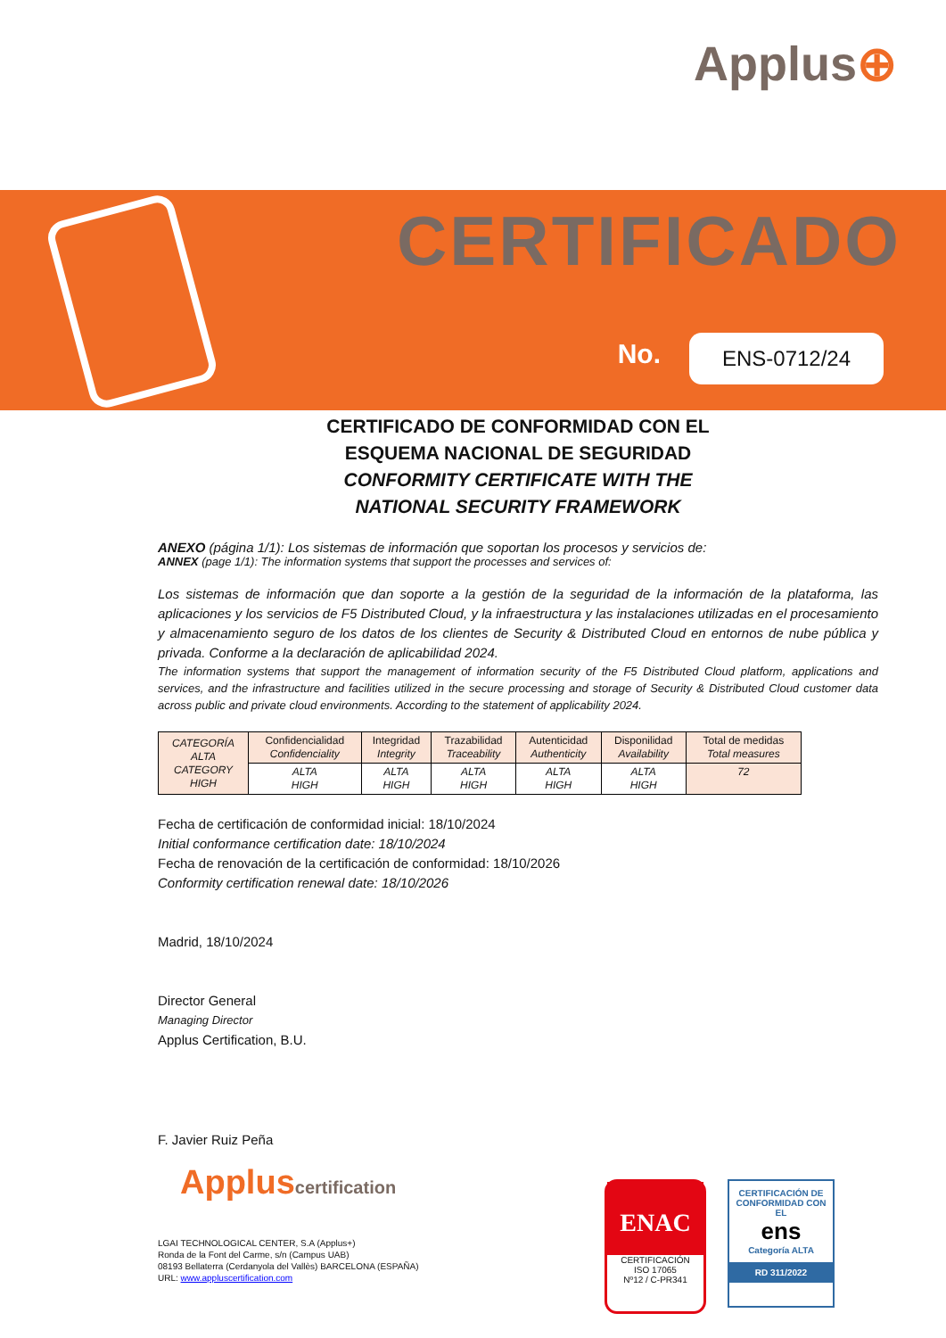Applus⊕
CERTIFICADO
No. ENS-0712/24
CERTIFICADO DE CONFORMIDAD CON EL
ESQUEMA NACIONAL DE SEGURIDAD
CONFORMITY CERTIFICATE WITH THE
NATIONAL SECURITY FRAMEWORK
ANEXO (página 1/1): Los sistemas de información que soportan los procesos y servicios de:
ANNEX (page 1/1): The information systems that support the processes and services of:
Los sistemas de información que dan soporte a la gestión de la seguridad de la información de la plataforma, las aplicaciones y los servicios de F5 Distributed Cloud, y la infraestructura y las instalaciones utilizadas en el procesamiento y almacenamiento seguro de los datos de los clientes de Security & Distributed Cloud en entornos de nube pública y privada. Conforme a la declaración de aplicabilidad 2024.
The information systems that support the management of information security of the F5 Distributed Cloud platform, applications and services, and the infrastructure and facilities utilized in the secure processing and storage of Security & Distributed Cloud customer data across public and private cloud environments. According to the statement of applicability 2024.
| CATEGORÍA ALTA CATEGORY HIGH | Confidencialidad Confidenciality | Integridad Integrity | Trazabilidad Traceability | Autenticidad Authenticity | Disponilidad Availability | Total de medidas Total measures |
| | ALTA HIGH | ALTA HIGH | ALTA HIGH | ALTA HIGH | ALTA HIGH | 72 |
Fecha de certificación de conformidad inicial: 18/10/2024
Initial conformance certification date: 18/10/2024
Fecha de renovación de la certificación de conformidad: 18/10/2026
Conformity certification renewal date: 18/10/2026
Madrid, 18/10/2024
Director General
Managing Director
Applus Certification, B.U.
F. Javier Ruiz Peña
Appluscertification
LGAI TECHNOLOGICAL CENTER, S.A (Applus+)
Ronda de la Font del Carme, s/n (Campus UAB)
08193 Bellaterra (Cerdanyola del Vallès) BARCELONA (ESPAÑA)
URL: www.appluscertification.com
ENAC
CERTIFICACIÓN
ISO 17065
Nº12 / C-PR341
CERTIFICACIÓN DE
CONFORMIDAD CON EL
ens
Categoría ALTA
RD 311/2022